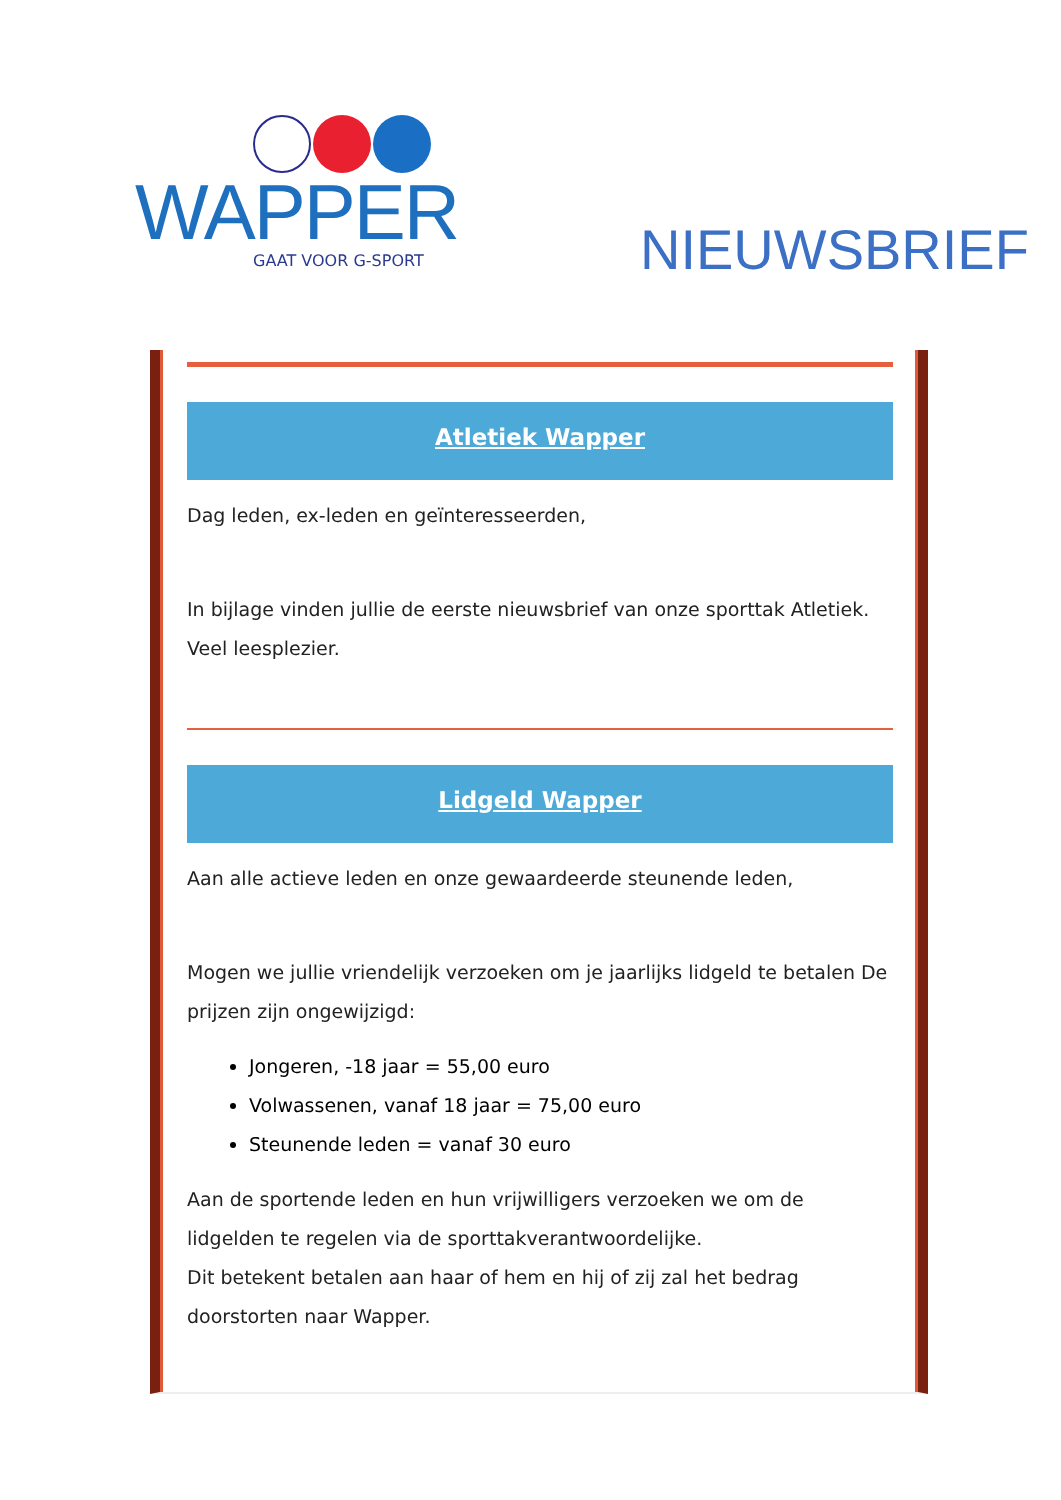WAPPER
GAAT VOOR G-SPORT
NIEUWSBRIEF
Atletiek Wapper
Dag leden, ex-leden en geïnteresseerden,
In bijlage vinden jullie de eerste nieuwsbrief van onze sporttak Atletiek.
Veel leesplezier.
Lidgeld Wapper
Aan alle actieve leden en onze gewaardeerde steunende leden,
Mogen we jullie vriendelijk verzoeken om je jaarlijks lidgeld te betalen De prijzen zijn ongewijzigd:
Jongeren, -18 jaar = 55,00 euro
Volwassenen, vanaf 18 jaar = 75,00 euro
Steunende leden = vanaf 30 euro
Aan de sportende leden en hun vrijwilligers verzoeken we om de lidgelden te regelen via de sporttakverantwoordelijke.
Dit betekent betalen aan haar of hem en hij of zij zal het bedrag doorstorten naar Wapper.